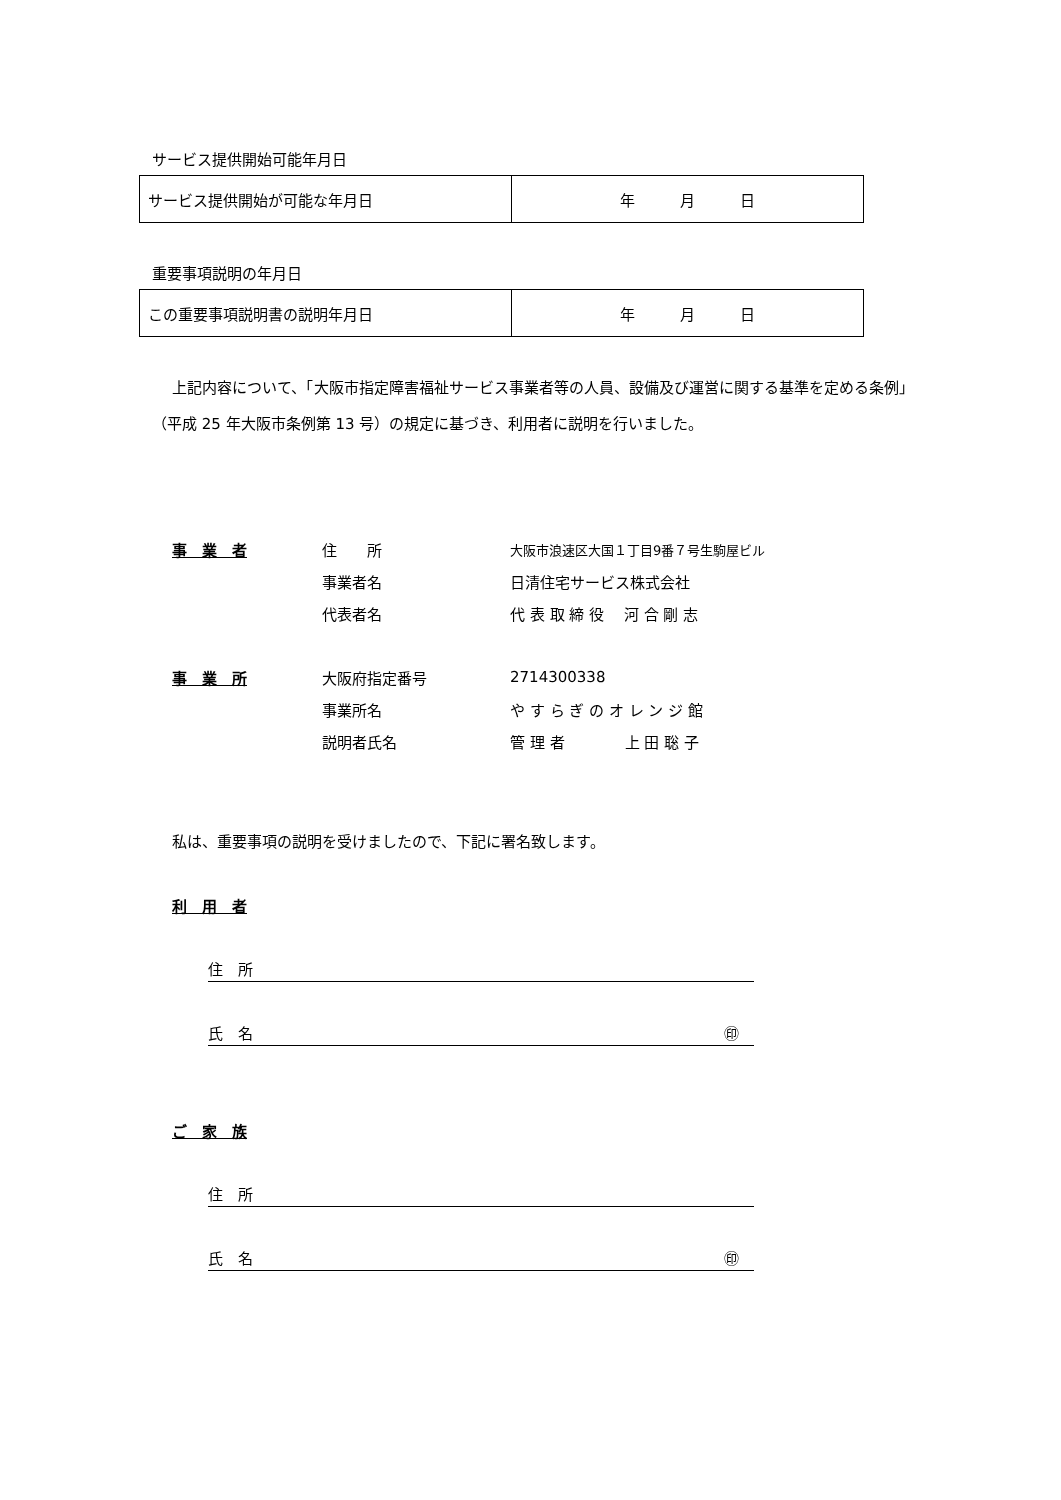サービス提供開始可能年月日
| サービス提供開始が可能な年月日 | 年 月 日 |
重要事項説明の年月日
| この重要事項説明書の説明年月日 | 年 月 日 |
上記内容について、「大阪市指定障害福祉サービス事業者等の人員、設備及び運営に関する基準を定める条例」（平成 25 年大阪市条例第 13 号）の規定に基づき、利用者に説明を行いました。
事　業　者 住　　所 大阪市浪速区大国１丁目9番７号生駒屋ビル
事業者名 日清住宅サービス株式会社
代表者名 代 表 取 締 役　 河 合 剛 志
事　業　所 大阪府指定番号 2714300338
事業所名 や す ら ぎ の オ レ ン ジ 館
説明者氏名 管 理 者　　　　上 田 聡 子
私は、重要事項の説明を受けましたので、下記に署名致します。
利　用　者
住　所
氏　名 ㊞　
ご　家　族
住　所
氏　名 ㊞